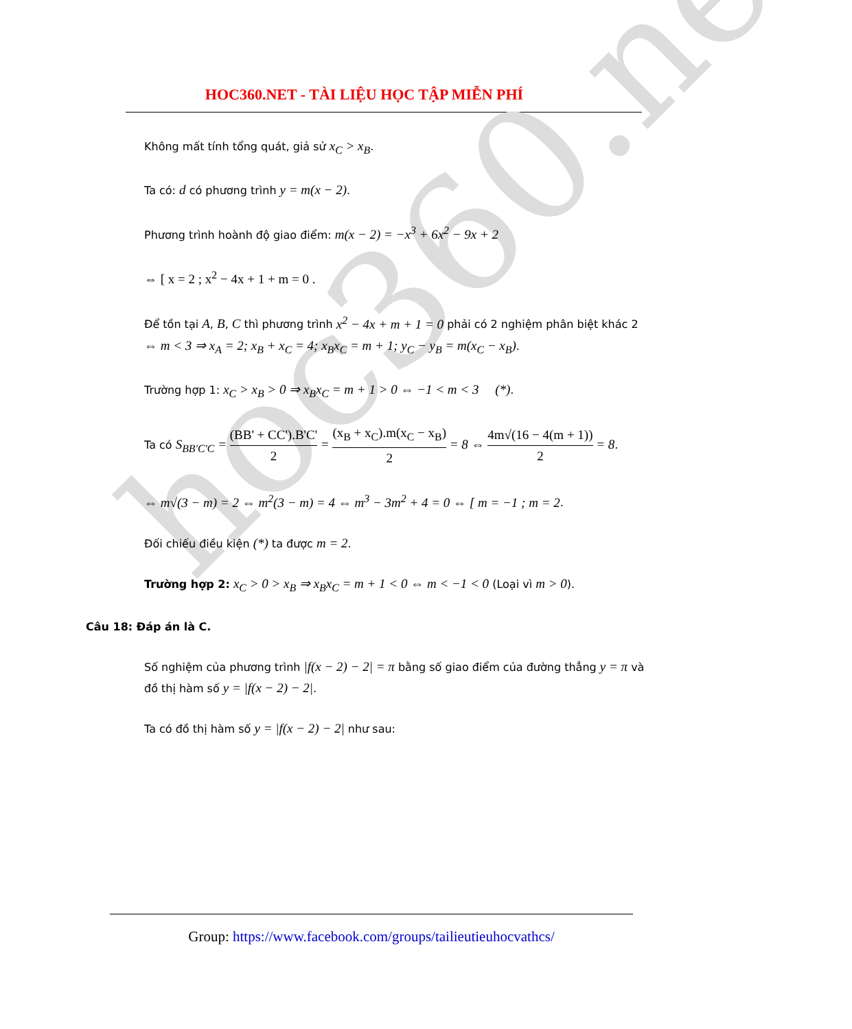hoc360.net
HOC360.NET - TÀI LIỆU HỌC TẬP MIỄN PHÍ
Không mất tính tổng quát, giả sử x<sub>C</sub> > x<sub>B</sub>.
Ta có: d có phương trình y = m(x − 2).
Phương trình hoành độ giao điểm: m(x − 2) = −x<sup>3</sup> + 6x<sup>2</sup> − 9x + 2
⇔ [ x = 2 ; x<sup>2</sup> − 4x + 1 + m = 0 .
Để tồn tại A, B, C thì phương trình x<sup>2</sup> − 4x + m + 1 = 0 phải có 2 nghiệm phân biệt khác 2 ⇔ m < 3 ⇒ x<sub>A</sub> = 2; x<sub>B</sub> + x<sub>C</sub> = 4; x<sub>B</sub>x<sub>C</sub> = m + 1; y<sub>C</sub> − y<sub>B</sub> = m(x<sub>C</sub> − x<sub>B</sub>).
Trường hợp 1: x<sub>C</sub> > x<sub>B</sub> > 0 ⇒ x<sub>B</sub>x<sub>C</sub> = m + 1 > 0 ⇔ −1 < m < 3 (*).
Ta có S<sub>BB'C'C</sub> = (BB' + CC').B'C' 2 = (x<sub>B</sub> + x<sub>C</sub>).m(x<sub>C</sub> − x<sub>B</sub>) 2 = 8 ⇔ 4m√(16 − 4(m + 1)) 2 = 8.
⇔ m√(3 − m) = 2 ⇔ m<sup>2</sup>(3 − m) = 4 ⇔ m<sup>3</sup> − 3m<sup>2</sup> + 4 = 0 ⇔ [ m = −1 ; m = 2.
Đối chiếu điều kiện (*) ta được m = 2.
Trường hợp 2: x<sub>C</sub> > 0 > x<sub>B</sub> ⇒ x<sub>B</sub>x<sub>C</sub> = m + 1 < 0 ⇔ m < −1 < 0 (Loại vì m > 0).
Câu 18: Đáp án là C.
Số nghiệm của phương trình |f(x − 2) − 2| = π bằng số giao điểm của đường thẳng y = π và đồ thị hàm số y = |f(x − 2) − 2|.
Ta có đồ thị hàm số y = |f(x − 2) − 2| như sau:
Group: https://www.facebook.com/groups/tailieutieuhocvathcs/